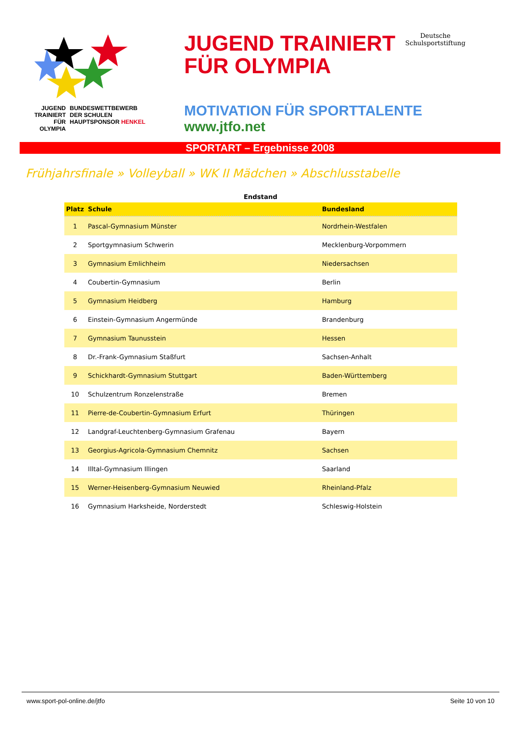JUGEND
TRAINIERT
FÜR
OLYMPIA
BUNDESWETTBEWERB
DER SCHULEN
HAUPTSPONSOR HENKEL
JUGEND TRAINIERT
FÜR OLYMPIA
Deutsche
Schulsportstiftung
MOTIVATION FÜR SPORTTALENTE
www.jtfo.net
SPORTART – Ergebnisse 2008
Frühjahrsfinale » Volleyball » WK II Mädchen » Abschlusstabelle
Endstand
| Platz | Schule | Bundesland |
| --- | --- | --- |
| 1 | Pascal-Gymnasium Münster | Nordrhein-Westfalen |
| 2 | Sportgymnasium Schwerin | Mecklenburg-Vorpommern |
| 3 | Gymnasium Emlichheim | Niedersachsen |
| 4 | Coubertin-Gymnasium | Berlin |
| 5 | Gymnasium Heidberg | Hamburg |
| 6 | Einstein-Gymnasium Angermünde | Brandenburg |
| 7 | Gymnasium Taunusstein | Hessen |
| 8 | Dr.-Frank-Gymnasium Staßfurt | Sachsen-Anhalt |
| 9 | Schickhardt-Gymnasium Stuttgart | Baden-Württemberg |
| 10 | Schulzentrum Ronzelenstraße | Bremen |
| 11 | Pierre-de-Coubertin-Gymnasium Erfurt | Thüringen |
| 12 | Landgraf-Leuchtenberg-Gymnasium Grafenau | Bayern |
| 13 | Georgius-Agricola-Gymnasium Chemnitz | Sachsen |
| 14 | Illtal-Gymnasium Illingen | Saarland |
| 15 | Werner-Heisenberg-Gymnasium Neuwied | Rheinland-Pfalz |
| 16 | Gymnasium Harksheide, Norderstedt | Schleswig-Holstein |
www.sport-pol-online.de/jtfo Seite 10 von 10